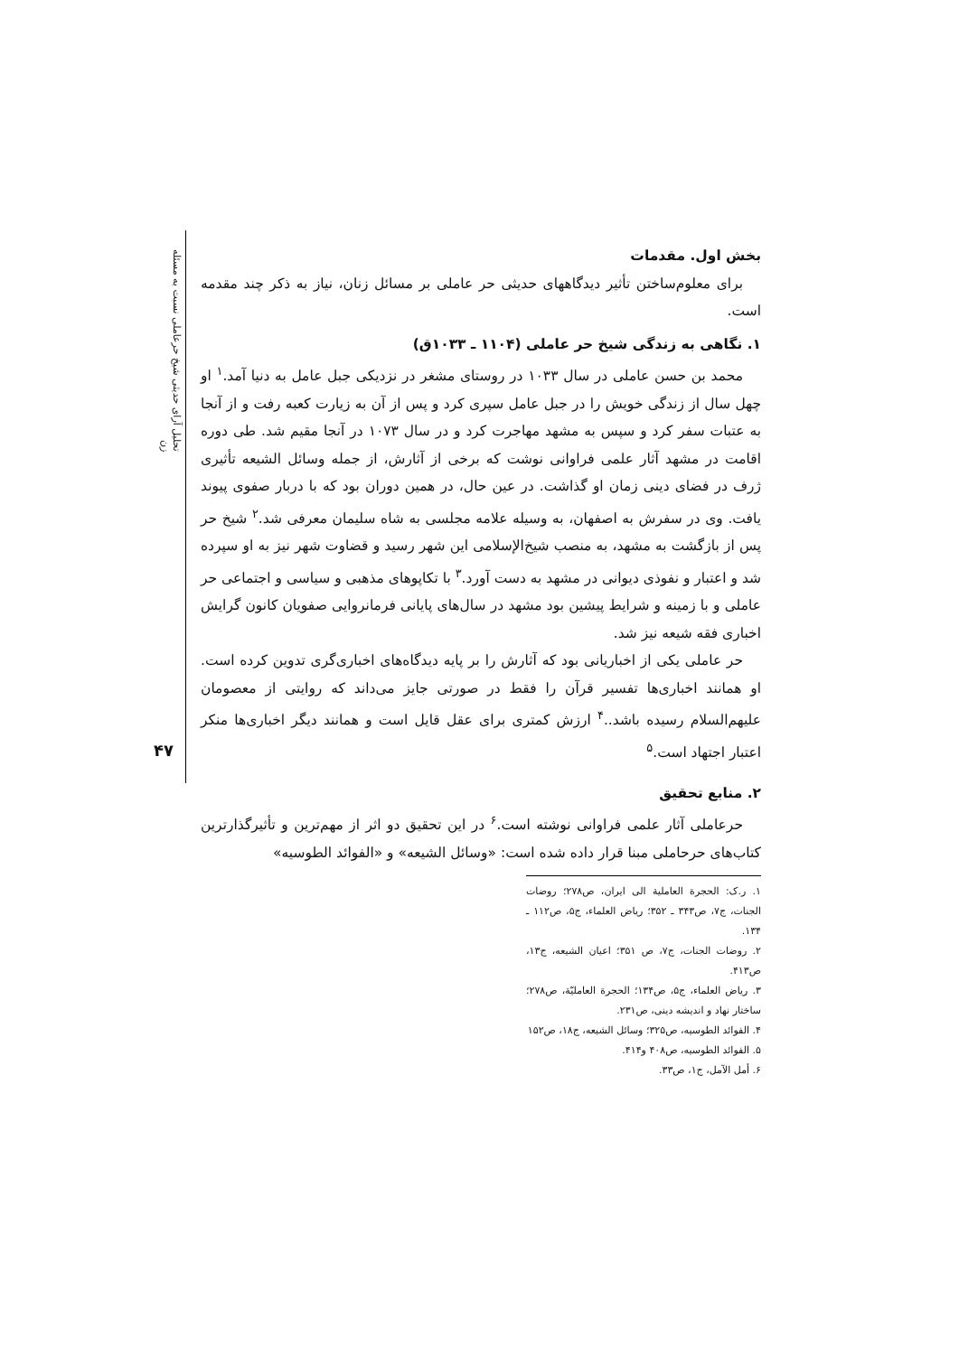تحلیل آرای حدیثی شیخ حرعاملی نسبت به مسئله زن
۴۷
بخش اول. مقدمات
برای معلوم‌ساختن تأثیر دیدگاههای حدیثی حر عاملی بر مسائل زنان، نیاز به ذکر چند مقدمه است.
۱. نگاهی به زندگی شیخ حر عاملی (۱۱۰۴ ـ ۱۰۳۳ق)
محمد بن حسن عاملی در سال ۱۰۳۳ در روستای مشغر در نزدیکی جبل عامل به دنیا آمد.<sup>۱</sup> او چهل سال از زندگی خویش را در جبل عامل سپری کرد و پس از آن به زیارت کعبه رفت و از آنجا به عتبات سفر کرد و سپس به مشهد مهاجرت کرد و در سال ۱۰۷۳ در آنجا مقیم شد. طی دوره اقامت در مشهد آثار علمی فراوانی نوشت که برخی از آثارش، از جمله وسائل الشیعه تأثیری ژرف در فضای دینی زمان او گذاشت. در عین حال، در همین دوران بود که با دربار صفوی پیوند یافت. وی در سفرش به اصفهان، به وسیله علامه مجلسی به شاه سلیمان معرفی شد.<sup>۲</sup> شیخ حر پس از بازگشت به مشهد، به منصب شیخ‌الإسلامی این شهر رسید و قضاوت شهر نیز به او سپرده شد و اعتبار و نفوذی دیوانی در مشهد به دست آورد.<sup>۳</sup> با تکاپوهای مذهبی و سیاسی و اجتماعی حر عاملی و با زمینه و شرایط پیشین بود مشهد در سال‌های پایانی فرمانروایی صفویان کانون گرایش اخباری فقه شیعه نیز شد.
حر عاملی یکی از اخباریانی بود که آثارش را بر پایه دیدگاه‌های اخباری‌گری تدوین کرده است. او همانند اخباری‌ها تفسیر قرآن را فقط در صورتی جایز می‌داند که روایتی از معصومان علیهم‌السلام رسیده باشد..<sup>۴</sup> ارزش کمتری برای عقل قایل است و همانند دیگر اخباری‌ها منکر اعتبار اجتهاد است.<sup>۵</sup>
۲. منابع تحقیق
حرعاملی آثار علمی فراوانی نوشته است.<sup>۶</sup> در این تحقیق دو اثر از مهم‌ترین و تأثیرگذارترین کتاب‌های حرحاملی مبنا قرار داده شده است: «وسائل الشیعه» و «الفوائد الطوسیه»
۱. ر.ک: الحجرة العاملیة الی ایران، ص۲۷۸؛ روضات الجنات، ج۷، ص۳۴۳ ـ ۳۵۲؛ ریاض العلماء، ج۵، ص۱۱۲ ـ ۱۳۴.
۲. روضات الجنات، ج۷، ص ۳۵۱؛ اعیان الشیعه، ج۱۳، ص۴۱۳.
۳. ریاض العلماء، ج۵، ص۱۳۴؛ الحجرة العاملیّة، ص۲۷۸؛ ساختار نهاد و اندیشه دینی، ص۲۳۱.
۴. الفوائد الطوسیه، ص۳۲۵؛ وسائل الشیعه، ج۱۸، ص۱۵۲
۵. الفوائد الطوسیه، ص۴۰۸ و۴۱۴.
۶. أمل الآمل، ج۱، ص۳۳.